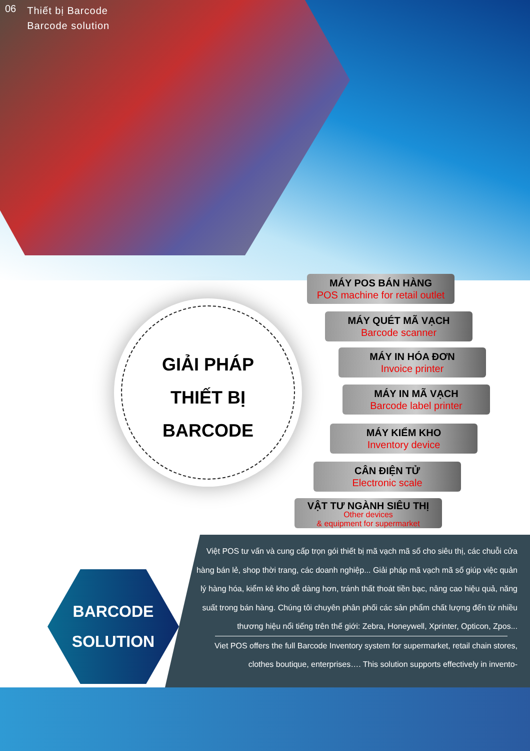06
Thiết bị Barcode
Barcode solution
GIẢI PHÁP
THIẾT BỊ
BARCODE
MÁY POS BÁN HÀNG
POS machine for retail outlet
MÁY QUÉT MÃ VẠCH
Barcode scanner
MÁY IN HÓA ĐƠN
Invoice printer
MÁY IN MÃ VẠCH
Barcode label printer
MÁY KIỂM KHO
Inventory device
CÂN ĐIỆN TỬ
Electronic scale
VẬT TƯ NGÀNH SIÊU THỊ
Other devices
& equipment for supermarket
Việt POS tư vấn và cung cấp trọn gói thiết bị mã vạch mã số cho siêu thị, các chuỗi cửa hàng bán lẻ, shop thời trang, các doanh nghiệp... Giải pháp mã vạch mã số giúp việc quản lý hàng hóa, kiểm kê kho dễ dàng hơn, tránh thất thoát tiền bạc, nâng cao hiệu quả, năng suất trong bán hàng. Chúng tôi chuyên phân phối các sản phẩm chất lượng đến từ nhiều thương hiệu nổi tiếng trên thế giới: Zebra, Honeywell, Xprinter, Opticon, Zpos...
Viet POS offers the full Barcode Inventory system for supermarket, retail chain stores, clothes boutique, enterprises…. This solution supports effectively in invento-
BARCODE
SOLUTION